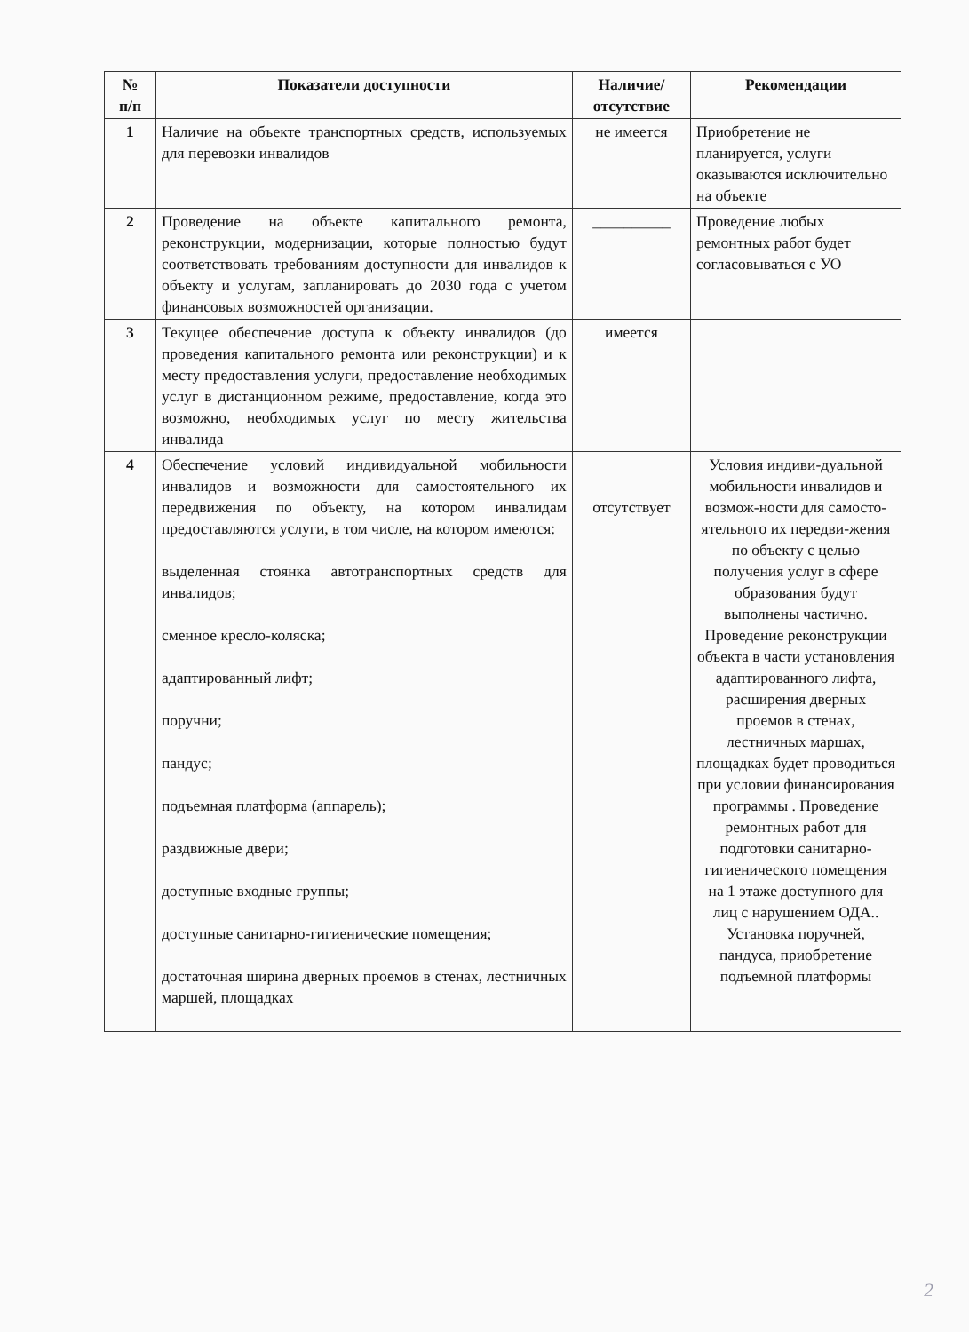| № п/п | Показатели доступности | Наличие/ отсутствие | Рекомендации |
| --- | --- | --- | --- |
| 1 | Наличие на объекте транспортных средств, используемых для перевозки инвалидов | не имеется | Приобретение не планируется, услуги оказываются исключительно на объекте |
| 2 | Проведение на объекте капитального ремонта, реконструкции, модернизации, которые полностью будут соответствовать требованиям доступности для инвалидов к объекту и услугам, запланировать до 2030 года с учетом финансовых возможностей организации. | __________ | Проведение любых ремонтных работ будет согласовываться с УО |
| 3 | Текущее обеспечение доступа к объекту инвалидов (до проведения капитального ремонта или реконструкции) и к месту предоставления услуги, предоставление необходимых услуг в дистанционном режиме, предоставление, когда это возможно, необходимых услуг по месту жительства инвалида | имеется | |
| 4 | Обеспечение условий индивидуальной мобильности инвалидов и возможности для самостоятельного их передвижения по объекту, на котором инвалидам предоставляются услуги, в том числе, на котором имеются: выделенная стоянка автотранспортных средств для инвалидов; сменное кресло-коляска; адаптированный лифт; поручни; пандус; подъемная платформа (аппарель); раздвижные двери; доступные входные группы; доступные санитарно-гигиенические помещения; достаточная ширина дверных проемов в стенах, лестничных маршей, площадках | отсутствует | Условия индиви-дуальной мобильности инвалидов и возмож-ности для самосто-ятельного их передви-жения по объекту с целью получения услуг в сфере образования будут выполнены частично. Проведение реконструкции объекта в части установления адаптированного лифта, расширения дверных проемов в стенах, лестничных маршах, площадках будет проводиться при условии финансирования программы . Проведение ремонтных работ для подготовки санитарно-гигиенического помещения на 1 этаже доступного для лиц с нарушением ОДА.. Установка поручней, пандуса, приобретение подъемной платформы |
2